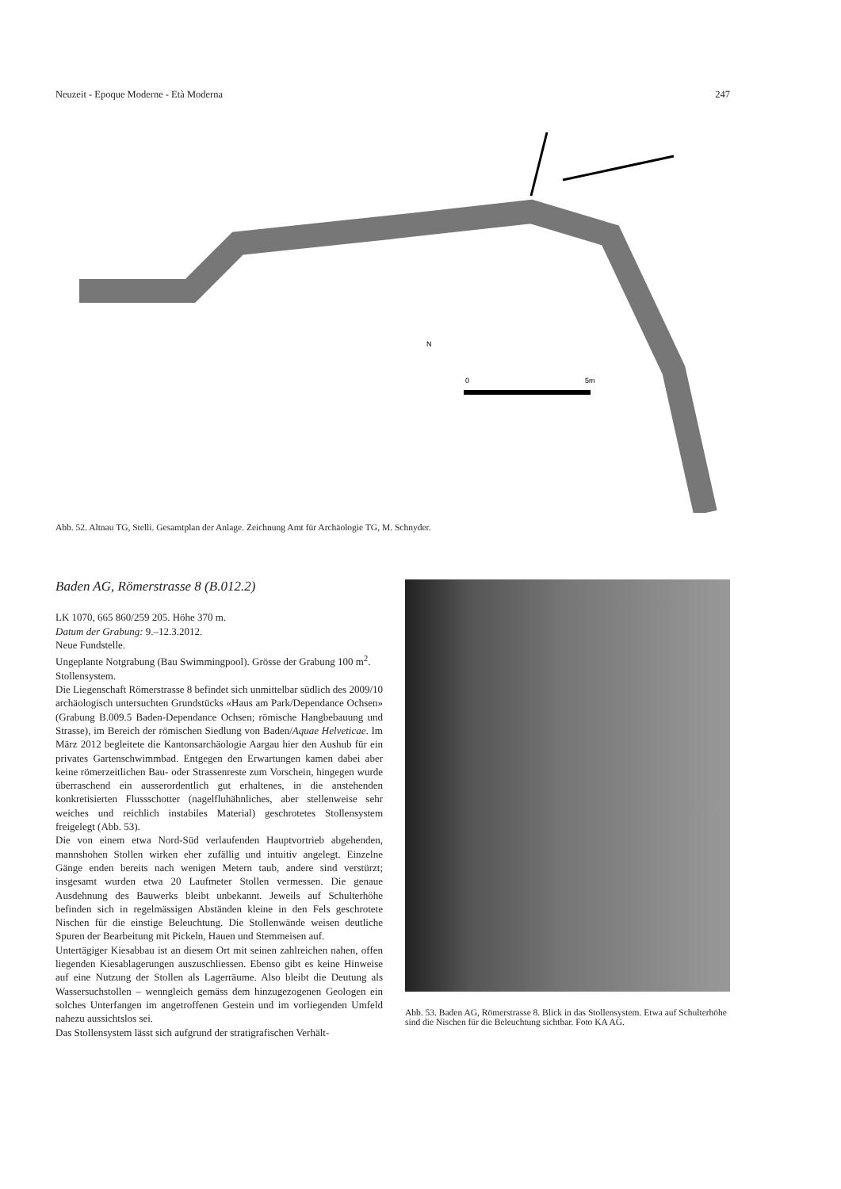Neuzeit - Epoque Moderne - Età Moderna 247
N
0
5m
Abb. 52. Altnau TG, Stelli. Gesamtplan der Anlage. Zeichnung Amt für Archäologie TG, M. Schnyder.
Baden AG, Römerstrasse 8 (B.012.2)
LK 1070, 665 860/259 205. Höhe 370 m.
Datum der Grabung: 9.–12.3.2012.
Neue Fundstelle.
Ungeplante Notgrabung (Bau Swimmingpool). Grösse der Grabung 100 m<sup>2</sup>.
Stollensystem.
Die Liegenschaft Römerstrasse 8 befindet sich unmittelbar südlich des 2009/10 archäologisch untersuchten Grundstücks «Haus am Park/Dependance Ochsen» (Grabung B.009.5 Baden-Dependance Ochsen; römische Hangbebauung und Strasse), im Bereich der römischen Siedlung von Baden/Aquae Helveticae. Im März 2012 begleitete die Kantonsarchäologie Aargau hier den Aushub für ein privates Gartenschwimmbad. Entgegen den Erwartungen kamen dabei aber keine römerzeitlichen Bau- oder Strassenreste zum Vorschein, hingegen wurde überraschend ein ausserordentlich gut erhaltenes, in die anstehenden konkretisierten Flussschotter (nagelfluhähnliches, aber stellenweise sehr weiches und reichlich instabiles Material) geschrotetes Stollensystem freigelegt (Abb. 53).
Die von einem etwa Nord-Süd verlaufenden Hauptvortrieb abgehenden, mannshohen Stollen wirken eher zufällig und intuitiv angelegt. Einzelne Gänge enden bereits nach wenigen Metern taub, andere sind verstürzt; insgesamt wurden etwa 20 Laufmeter Stollen vermessen. Die genaue Ausdehnung des Bauwerks bleibt unbekannt. Jeweils auf Schulterhöhe befinden sich in regelmässigen Abständen kleine in den Fels geschrotete Nischen für die einstige Beleuchtung. Die Stollenwände weisen deutliche Spuren der Bearbeitung mit Pickeln, Hauen und Stemmeisen auf.
Untertägiger Kiesabbau ist an diesem Ort mit seinen zahlreichen nahen, offen liegenden Kiesablagerungen auszuschliessen. Ebenso gibt es keine Hinweise auf eine Nutzung der Stollen als Lagerräume. Also bleibt die Deutung als Wassersuchstollen – wenngleich gemäss dem hinzugezogenen Geologen ein solches Unterfangen im angetroffenen Gestein und im vorliegenden Umfeld nahezu aussichtslos sei.
Das Stollensystem lässt sich aufgrund der stratigrafischen Verhält-
Abb. 53. Baden AG, Römerstrasse 8. Blick in das Stollensystem. Etwa auf Schulterhöhe sind die Nischen für die Beleuchtung sichtbar. Foto KA AG.